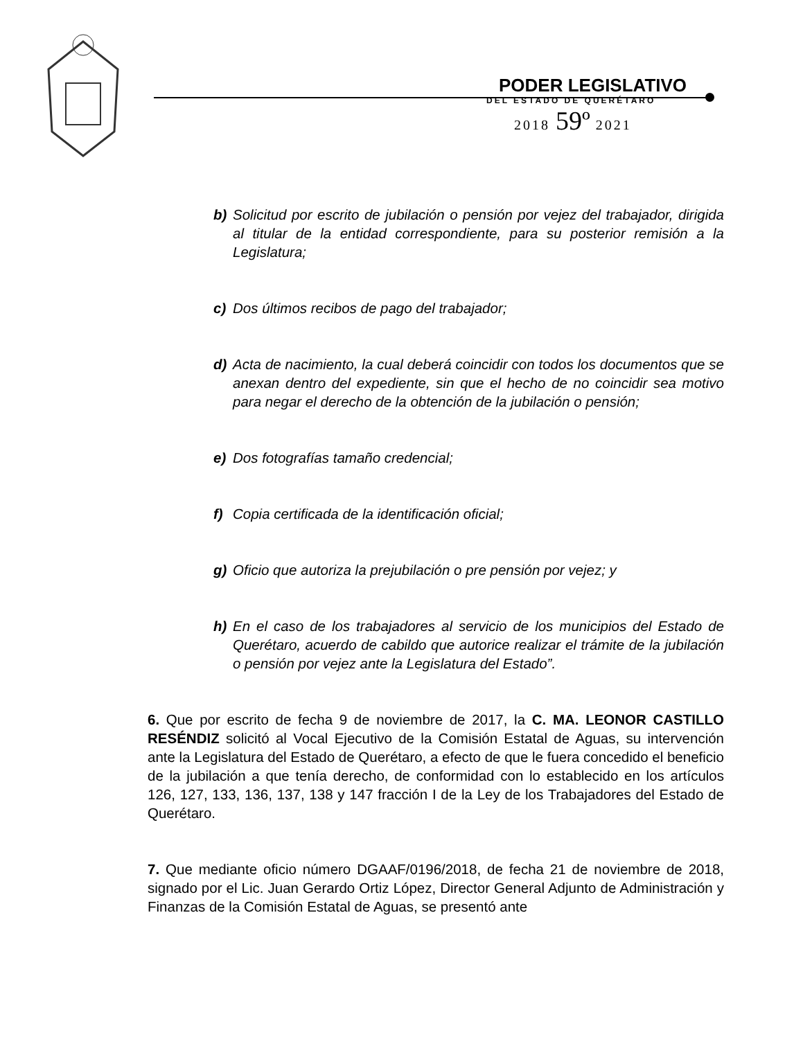PODER LEGISLATIVO
DEL ESTADO DE QUERÉTARO
2018 59º 2021
b) Solicitud por escrito de jubilación o pensión por vejez del trabajador, dirigida al titular de la entidad correspondiente, para su posterior remisión a la Legislatura;
c) Dos últimos recibos de pago del trabajador;
d) Acta de nacimiento, la cual deberá coincidir con todos los documentos que se anexan dentro del expediente, sin que el hecho de no coincidir sea motivo para negar el derecho de la obtención de la jubilación o pensión;
e) Dos fotografías tamaño credencial;
f) Copia certificada de la identificación oficial;
g) Oficio que autoriza la prejubilación o pre pensión por vejez; y
h) En el caso de los trabajadores al servicio de los municipios del Estado de Querétaro, acuerdo de cabildo que autorice realizar el trámite de la jubilación o pensión por vejez ante la Legislatura del Estado”.
6. Que por escrito de fecha 9 de noviembre de 2017, la C. MA. LEONOR CASTILLO RESÉNDIZ solicitó al Vocal Ejecutivo de la Comisión Estatal de Aguas, su intervención ante la Legislatura del Estado de Querétaro, a efecto de que le fuera concedido el beneficio de la jubilación a que tenía derecho, de conformidad con lo establecido en los artículos 126, 127, 133, 136, 137, 138 y 147 fracción I de la Ley de los Trabajadores del Estado de Querétaro.
7. Que mediante oficio número DGAAF/0196/2018, de fecha 21 de noviembre de 2018, signado por el Lic. Juan Gerardo Ortiz López, Director General Adjunto de Administración y Finanzas de la Comisión Estatal de Aguas, se presentó ante